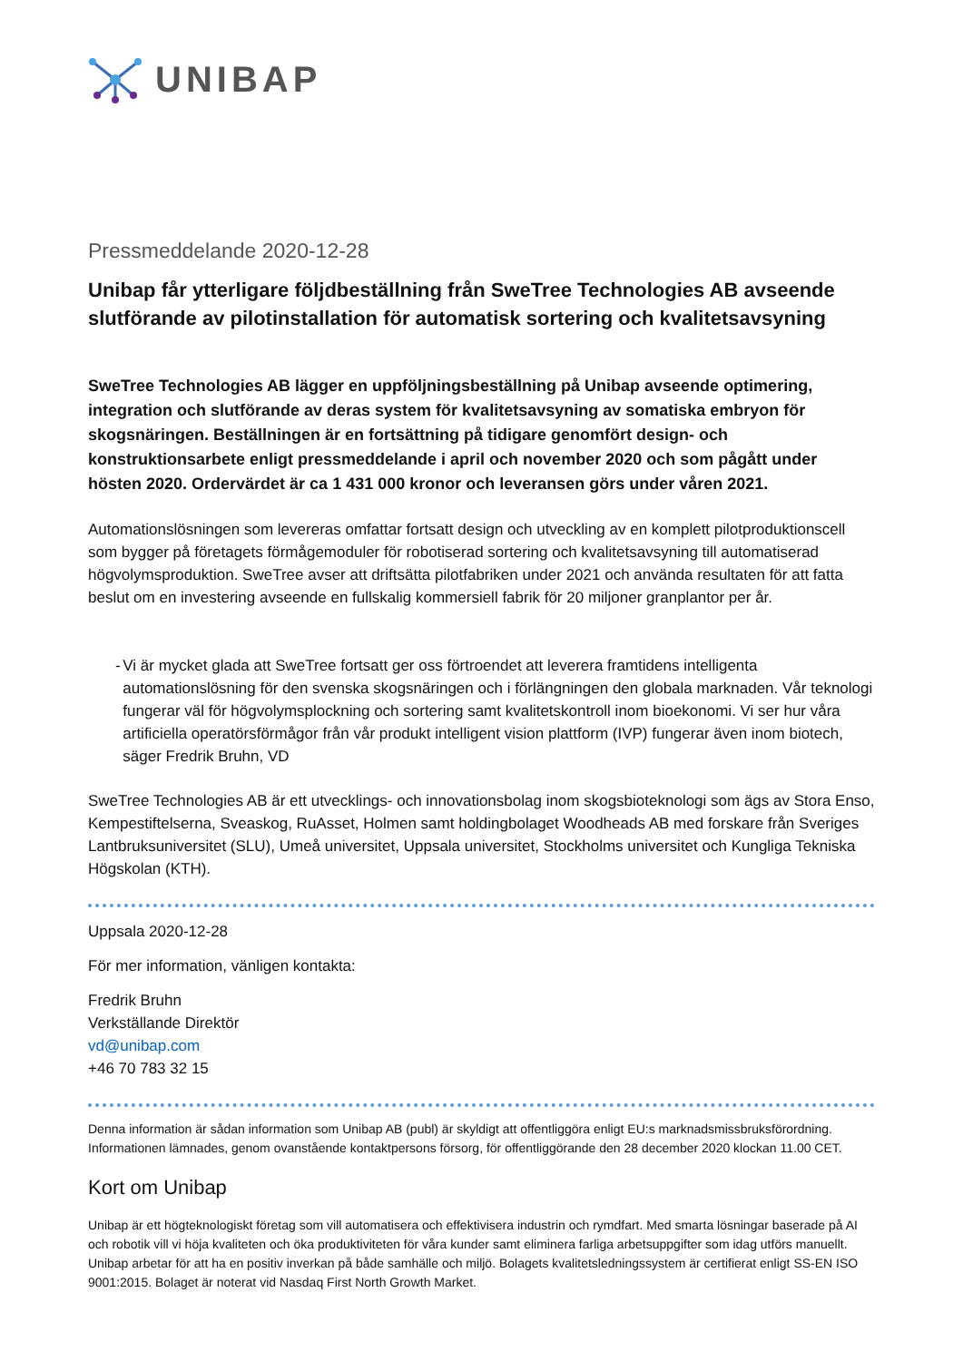UNIBAP
Pressmeddelande 2020-12-28
Unibap får ytterligare följdbeställning från SweTree Technologies AB avseende slutförande av pilotinstallation för automatisk sortering och kvalitetsavsyning
SweTree Technologies AB lägger en uppföljningsbeställning på Unibap avseende optimering, integration och slutförande av deras system för kvalitetsavsyning av somatiska embryon för skogsnäringen. Beställningen är en fortsättning på tidigare genomfört design- och konstruktionsarbete enligt pressmeddelande i april och november 2020 och som pågått under hösten 2020. Ordervärdet är ca 1 431 000 kronor och leveransen görs under våren 2021.
Automationslösningen som levereras omfattar fortsatt design och utveckling av en komplett pilotproduktionscell som bygger på företagets förmågemoduler för robotiserad sortering och kvalitetsavsyning till automatiserad högvolymsproduktion. SweTree avser att driftsätta pilotfabriken under 2021 och använda resultaten för att fatta beslut om en investering avseende en fullskalig kommersiell fabrik för 20 miljoner granplantor per år.
- Vi är mycket glada att SweTree fortsatt ger oss förtroendet att leverera framtidens intelligenta automationslösning för den svenska skogsnäringen och i förlängningen den globala marknaden. Vår teknologi fungerar väl för högvolymsplockning och sortering samt kvalitetskontroll inom bioekonomi. Vi ser hur våra artificiella operatörsförmågor från vår produkt intelligent vision plattform (IVP) fungerar även inom biotech, säger Fredrik Bruhn, VD
SweTree Technologies AB är ett utvecklings- och innovationsbolag inom skogsbioteknologi som ägs av Stora Enso, Kempestiftelserna, Sveaskog, RuAsset, Holmen samt holdingbolaget Woodheads AB med forskare från Sveriges Lantbruksuniversitet (SLU), Umeå universitet, Uppsala universitet, Stockholms universitet och Kungliga Tekniska Högskolan (KTH).
Uppsala 2020-12-28
För mer information, vänligen kontakta:
Fredrik Bruhn
Verkställande Direktör
vd@unibap.com
+46 70 783 32 15
Denna information är sådan information som Unibap AB (publ) är skyldigt att offentliggöra enligt EU:s marknadsmissbruksförordning. Informationen lämnades, genom ovanstående kontaktpersons försorg, för offentliggörande den 28 december 2020 klockan 11.00 CET.
Kort om Unibap
Unibap är ett högteknologiskt företag som vill automatisera och effektivisera industrin och rymdfart. Med smarta lösningar baserade på AI och robotik vill vi höja kvaliteten och öka produktiviteten för våra kunder samt eliminera farliga arbetsuppgifter som idag utförs manuellt. Unibap arbetar för att ha en positiv inverkan på både samhälle och miljö. Bolagets kvalitetsledningssystem är certifierat enligt SS-EN ISO 9001:2015. Bolaget är noterat vid Nasdaq First North Growth Market.